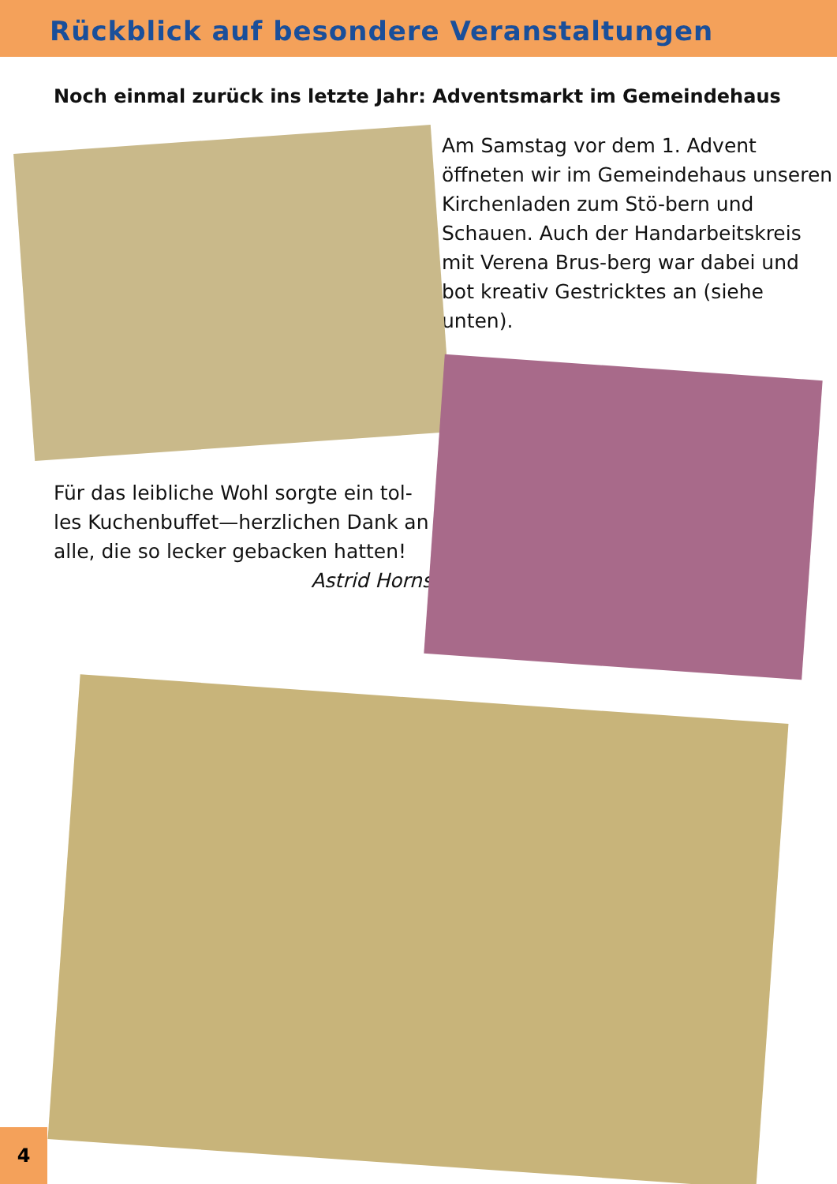Rückblick auf besondere Veranstaltungen
Noch einmal zurück ins letzte Jahr: Adventsmarkt im Gemeindehaus
Für das leibliche Wohl sorgte ein tol-les Kuchenbuffet—herzlichen Dank an alle, die so lecker gebacken hatten! Astrid Horns
Am Samstag vor dem 1. Advent öffneten wir im Gemeindehaus unseren Kirchenladen zum Stö-bern und Schauen. Auch der Handarbeitskreis mit Verena Brus-berg war dabei und bot kreativ Gestricktes an (siehe unten).
4